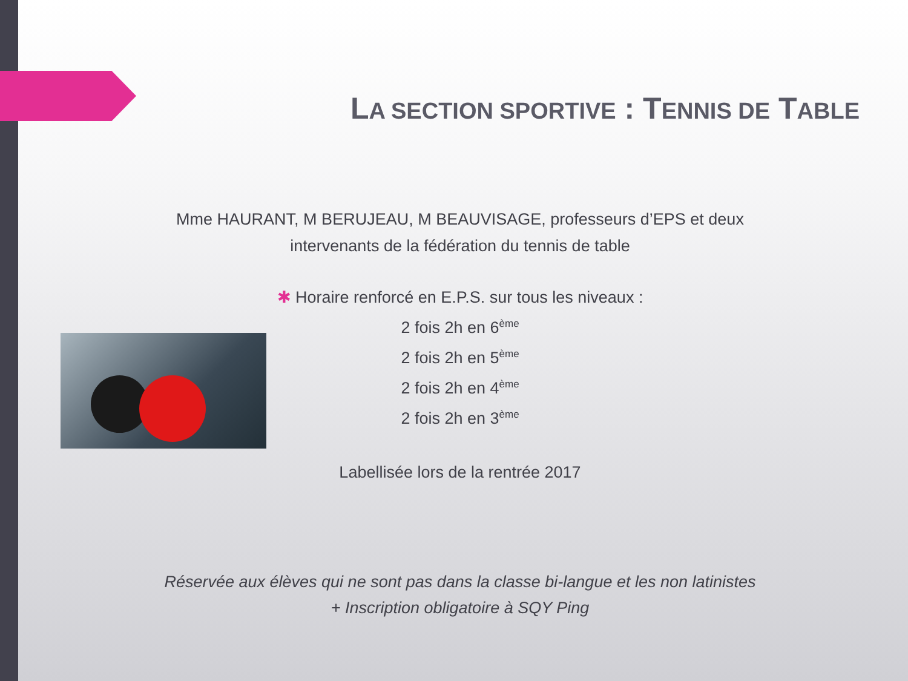LA SECTION SPORTIVE : TENNIS DE TABLE
Mme HAURANT, M BERUJEAU, M BEAUVISAGE, professeurs d’EPS et deux
intervenants de la fédération du tennis de table
✱ Horaire renforcé en E.P.S. sur tous les niveaux :
2 fois 2h en 6<sup>ème</sup>
2 fois 2h en 5<sup>ème</sup>
2 fois 2h en 4<sup>ème</sup>
2 fois 2h en 3<sup>ème</sup>
Labellisée lors de la rentrée 2017
Réservée aux élèves qui ne sont pas dans la classe bi-langue et les non latinistes
+ Inscription obligatoire à SQY Ping